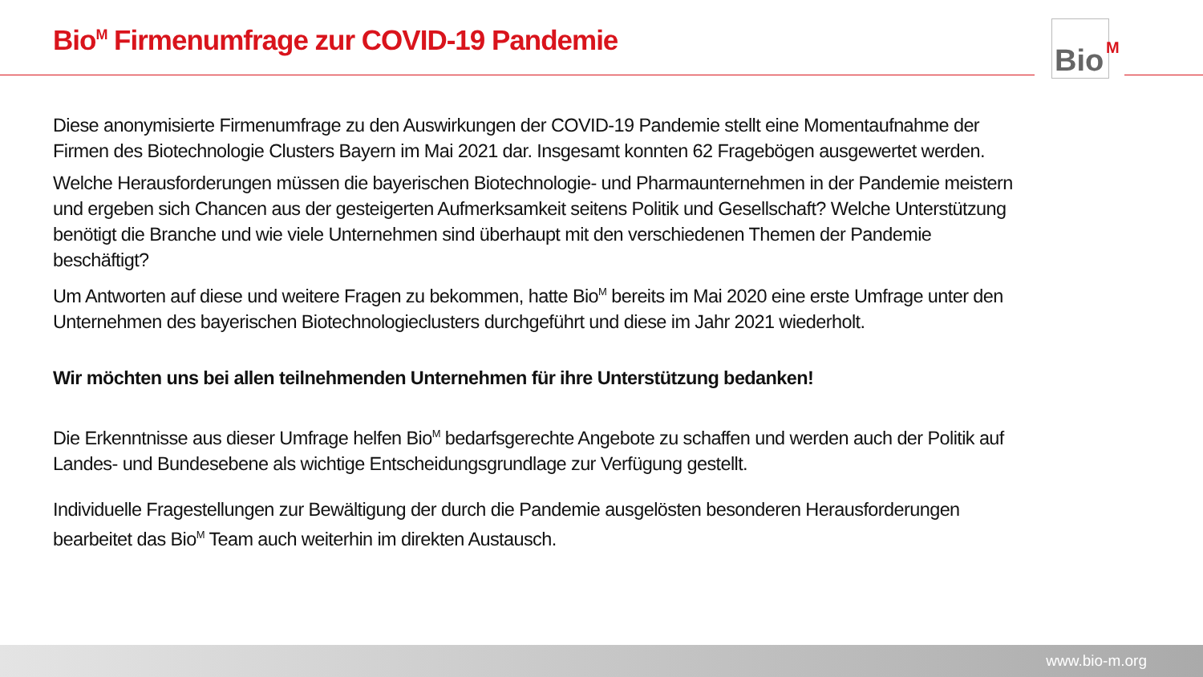Bio<sup>M</sup> Firmenumfrage zur COVID-19 Pandemie
Bio M
Diese anonymisierte Firmenumfrage zu den Auswirkungen der COVID-19 Pandemie stellt eine Momentaufnahme der Firmen des Biotechnologie Clusters Bayern im Mai 2021 dar. Insgesamt konnten 62 Fragebögen ausgewertet werden.
Welche Herausforderungen müssen die bayerischen Biotechnologie- und Pharmaunternehmen in der Pandemie meistern und ergeben sich Chancen aus der gesteigerten Aufmerksamkeit seitens Politik und Gesellschaft? Welche Unterstützung benötigt die Branche und wie viele Unternehmen sind überhaupt mit den verschiedenen Themen der Pandemie beschäftigt?
Um Antworten auf diese und weitere Fragen zu bekommen, hatte Bio<sup>M</sup> bereits im Mai 2020 eine erste Umfrage unter den Unternehmen des bayerischen Biotechnologieclusters durchgeführt und diese im Jahr 2021 wiederholt.
Wir möchten uns bei allen teilnehmenden Unternehmen für ihre Unterstützung bedanken!
Die Erkenntnisse aus dieser Umfrage helfen Bio<sup>M</sup> bedarfsgerechte Angebote zu schaffen und werden auch der Politik auf Landes- und Bundesebene als wichtige Entscheidungsgrundlage zur Verfügung gestellt.
Individuelle Fragestellungen zur Bewältigung der durch die Pandemie ausgelösten besonderen Herausforderungen bearbeitet das Bio<sup>M</sup> Team auch weiterhin im direkten Austausch.
www.bio-m.org